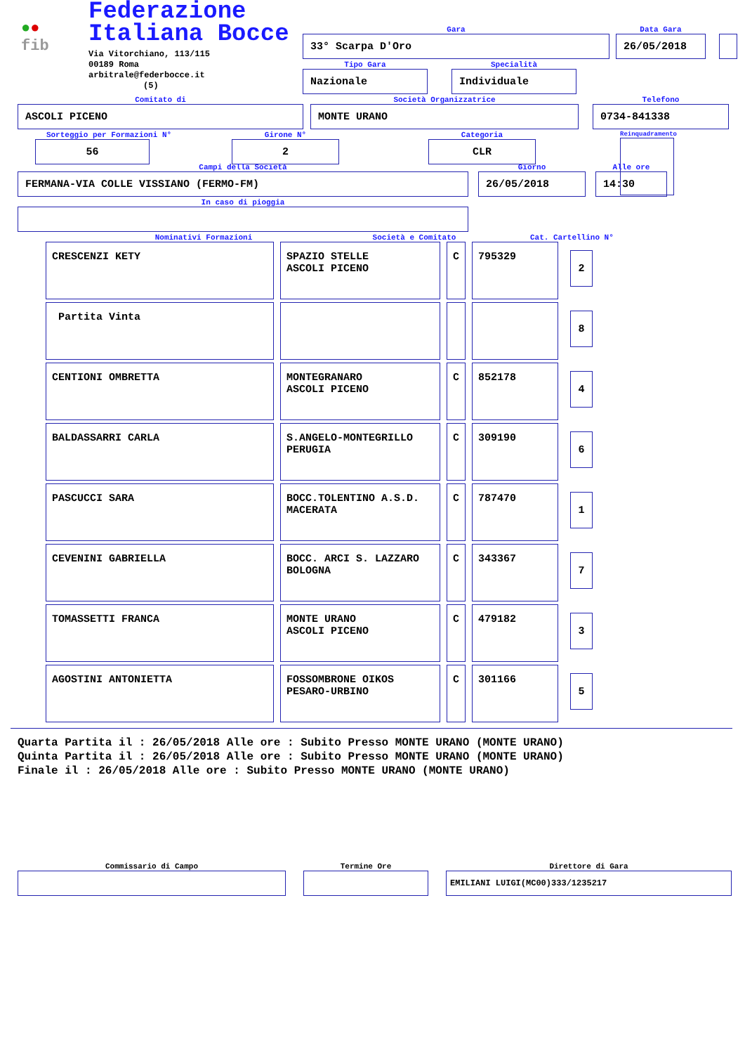●● fib
Federazione Italiana Bocce
Via Vitorchiano, 113/115
00189 Roma
arbitrale@federbocce.it
(5)
Gara
33° Scarpa D'Oro
Data Gara
26/05/2018
Tipo Gara
Nazionale
Specialità
Individuale
Comitato di
ASCOLI PICENO
Società Organizzatrice
MONTE URANO
Telefono
0734-841338
Sorteggio per Formazioni N°
56
Girone N°
2
Categoria
CLR
Reinquadramento
Campi della Società
FERMANA-VIA COLLE VISSIANO (FERMO-FM)
Giorno
26/05/2018
Alle ore
14:30
In caso di pioggia
Nominativi Formazioni Società e Comitato Cat. Cartellino N°
| CRESCENZI KETY | SPAZIO STELLE ASCOLI PICENO | C | 795329 | 2 |
| Partita Vinta | | | | 8 |
| CENTIONI OMBRETTA | MONTEGRANARO ASCOLI PICENO | C | 852178 | 4 |
| BALDASSARRI CARLA | S.ANGELO-MONTEGRILLO PERUGIA | C | 309190 | 6 |
| PASCUCCI SARA | BOCC.TOLENTINO A.S.D. MACERATA | C | 787470 | 1 |
| CEVENINI GABRIELLA | BOCC. ARCI S. LAZZARO BOLOGNA | C | 343367 | 7 |
| TOMASSETTI FRANCA | MONTE URANO ASCOLI PICENO | C | 479182 | 3 |
| AGOSTINI ANTONIETTA | FOSSOMBRONE OIKOS PESARO-URBINO | C | 301166 | 5 |
Quarta Partita il : 26/05/2018 Alle ore : Subito Presso MONTE URANO (MONTE URANO)
Quinta Partita il : 26/05/2018 Alle ore : Subito Presso MONTE URANO (MONTE URANO)
Finale il : 26/05/2018 Alle ore : Subito Presso MONTE URANO (MONTE URANO)
Commissario di Campo
Termine Ore
Direttore di Gara
EMILIANI LUIGI(MC00)333/1235217